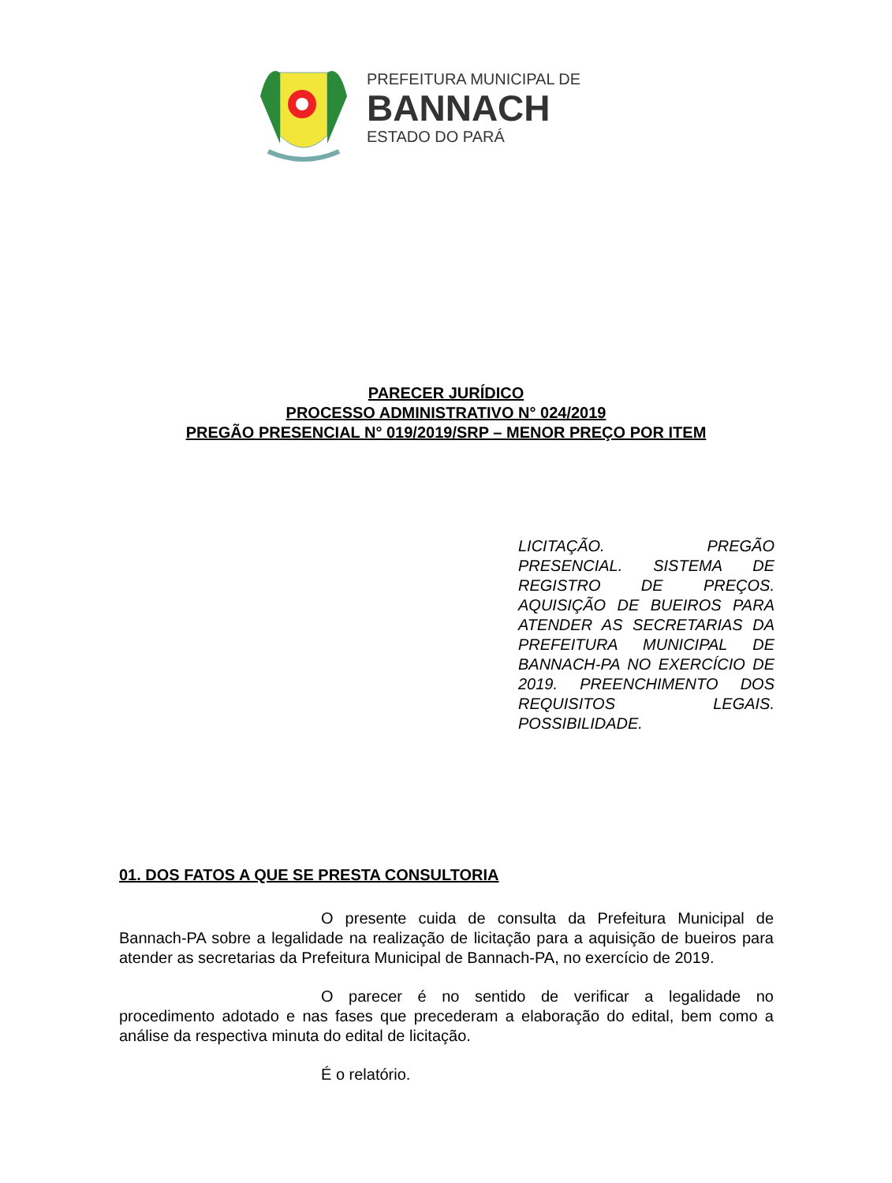PREFEITURA MUNICIPAL DE
BANNACH
ESTADO DO PARÁ
PARECER JURÍDICO
PROCESSO ADMINISTRATIVO N° 024/2019
PREGÃO PRESENCIAL N° 019/2019/SRP – MENOR PREÇO POR ITEM
LICITAÇÃO. PREGÃO PRESENCIAL. SISTEMA DE REGISTRO DE PREÇOS. AQUISIÇÃO DE BUEIROS PARA ATENDER AS SECRETARIAS DA PREFEITURA MUNICIPAL DE BANNACH-PA NO EXERCÍCIO DE 2019. PREENCHIMENTO DOS REQUISITOS LEGAIS. POSSIBILIDADE.
01. DOS FATOS A QUE SE PRESTA CONSULTORIA
O presente cuida de consulta da Prefeitura Municipal de Bannach-PA sobre a legalidade na realização de licitação para a aquisição de bueiros para atender as secretarias da Prefeitura Municipal de Bannach-PA, no exercício de 2019.
O parecer é no sentido de verificar a legalidade no procedimento adotado e nas fases que precederam a elaboração do edital, bem como a análise da respectiva minuta do edital de licitação.
É o relatório.